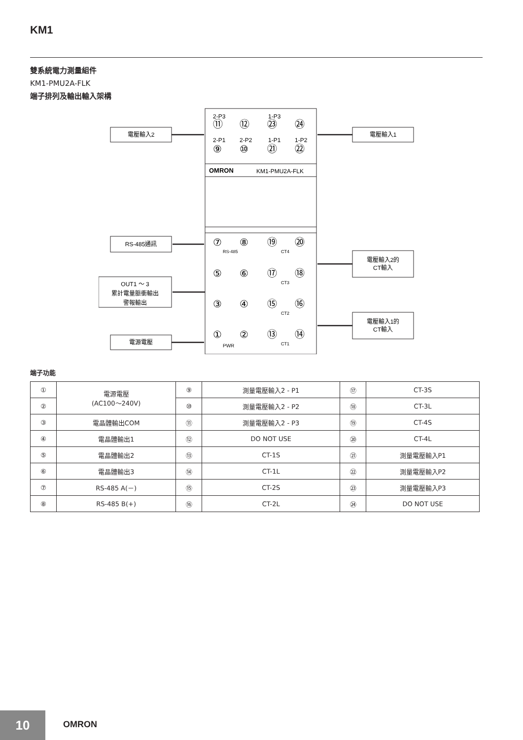KM1
雙系統電力測量組件
KM1-PMU2A-FLK
端子排列及輸出輸入架構
OMRON
KM1-PMU2A-FLK
2-P3
1-P3
⑪
⑫
㉓
㉔
2-P1
2-P2
1-P1
1-P2
⑨
⑩
㉑
㉒
⑦
⑧
RS-485
⑲
⑳
CT4
⑤
⑥
⑰
⑱
CT3
③
④
⑮
⑯
CT2
①
②
PWR
⑬
⑭
CT1
電壓輸入2
電壓輸入1
RS-485通訊
OUT1 ～ 3
累計電量脈衝輸出
警報輸出
電源電壓
電壓輸入2的
CT輸入
電壓輸入1的
CT輸入
端子功能
| ① | 電源電壓 (AC100～240V) | ⑨ | 測量電壓輸入2 - P1 | ⑰ | CT-3S |
| ② | | ⑩ | 測量電壓輸入2 - P2 | ⑱ | CT-3L |
| ③ | 電晶體輸出COM | ⑪ | 測量電壓輸入2 - P3 | ⑲ | CT-4S |
| ④ | 電晶體輸出1 | ⑫ | DO NOT USE | ⑳ | CT-4L |
| ⑤ | 電晶體輸出2 | ⑬ | CT-1S | ㉑ | 測量電壓輸入P1 |
| ⑥ | 電晶體輸出3 | ⑭ | CT-1L | ㉒ | 測量電壓輸入P2 |
| ⑦ | RS-485 A(－) | ⑮ | CT-2S | ㉓ | 測量電壓輸入P3 |
| ⑧ | RS-485 B(+) | ⑯ | CT-2L | ㉔ | DO NOT USE |
10 OMRON